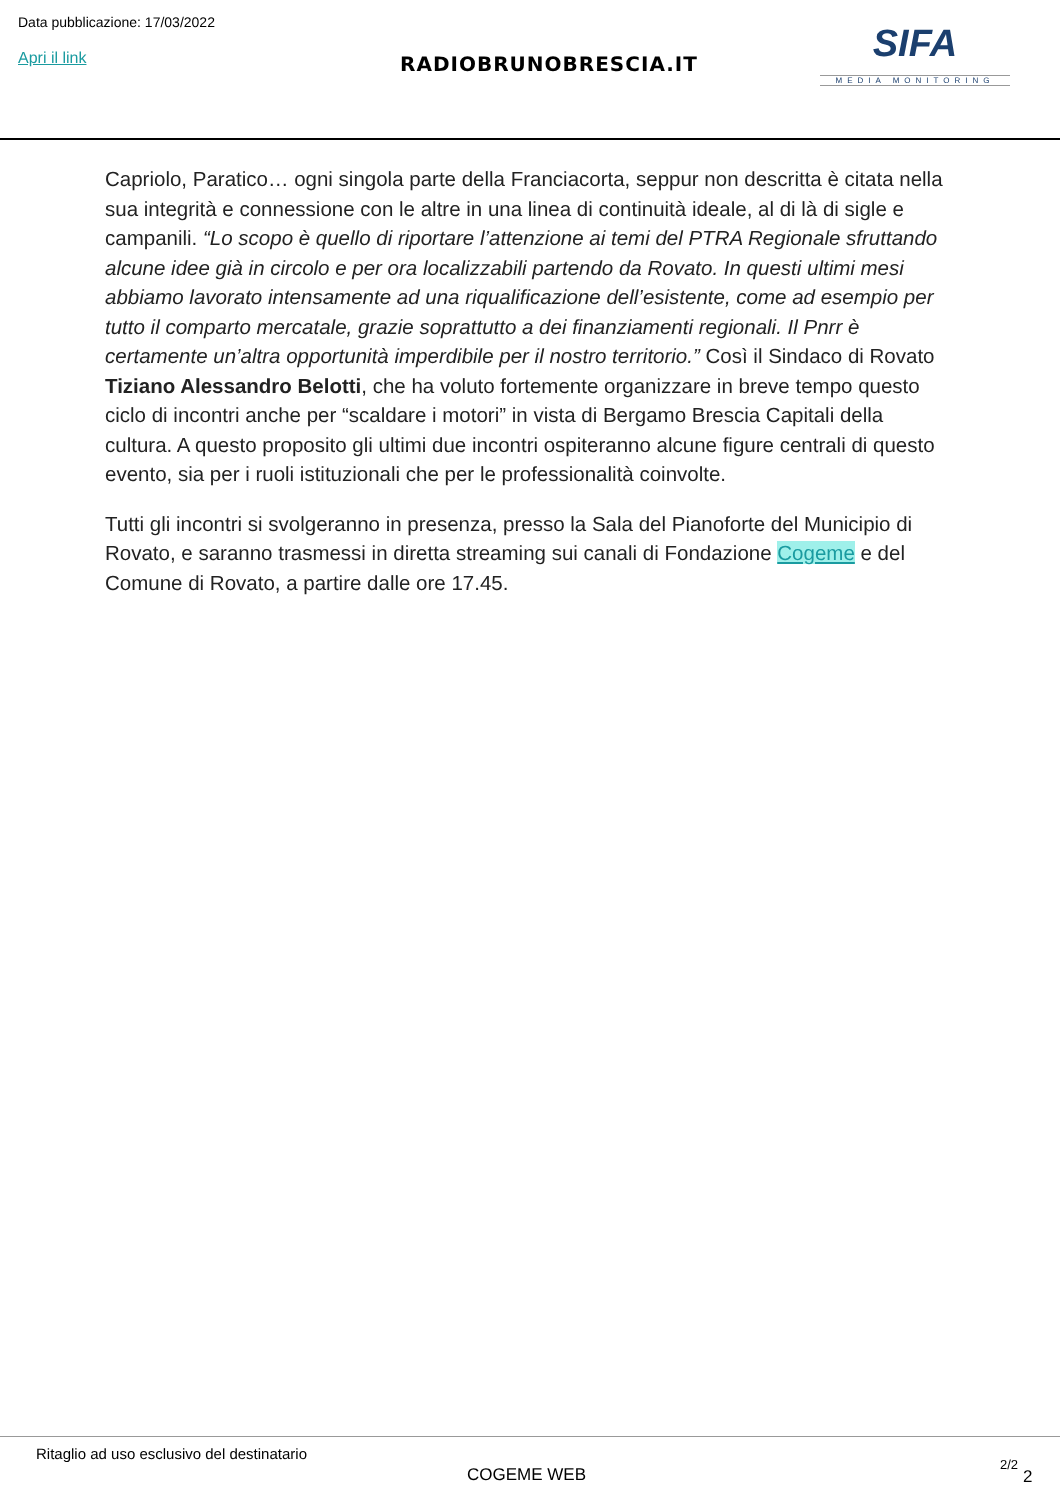Data pubblicazione: 17/03/2022
Apri il link RADIOBRUNOBRESCIA.IT
SIFA
MEDIA MONITORING
Capriolo, Paratico… ogni singola parte della Franciacorta, seppur non descritta è citata nella sua integrità e connessione con le altre in una linea di continuità ideale, al di là di sigle e campanili. “Lo scopo è quello di riportare l’attenzione ai temi del PTRA Regionale sfruttando alcune idee già in circolo e per ora localizzabili partendo da Rovato. In questi ultimi mesi abbiamo lavorato intensamente ad una riqualificazione dell’esistente, come ad esempio per tutto il comparto mercatale, grazie soprattutto a dei finanziamenti regionali. Il Pnrr è certamente un’altra opportunità imperdibile per il nostro territorio.” Così il Sindaco di Rovato Tiziano Alessandro Belotti, che ha voluto fortemente organizzare in breve tempo questo ciclo di incontri anche per “scaldare i motori” in vista di Bergamo Brescia Capitali della cultura. A questo proposito gli ultimi due incontri ospiteranno alcune figure centrali di questo evento, sia per i ruoli istituzionali che per le professionalità coinvolte.
Tutti gli incontri si svolgeranno in presenza, presso la Sala del Pianoforte del Municipio di Rovato, e saranno trasmessi in diretta streaming sui canali di Fondazione Cogeme e del Comune di Rovato, a partire dalle ore 17.45.
Ritaglio ad uso esclusivo del destinatario
COGEME WEB
2/2
2